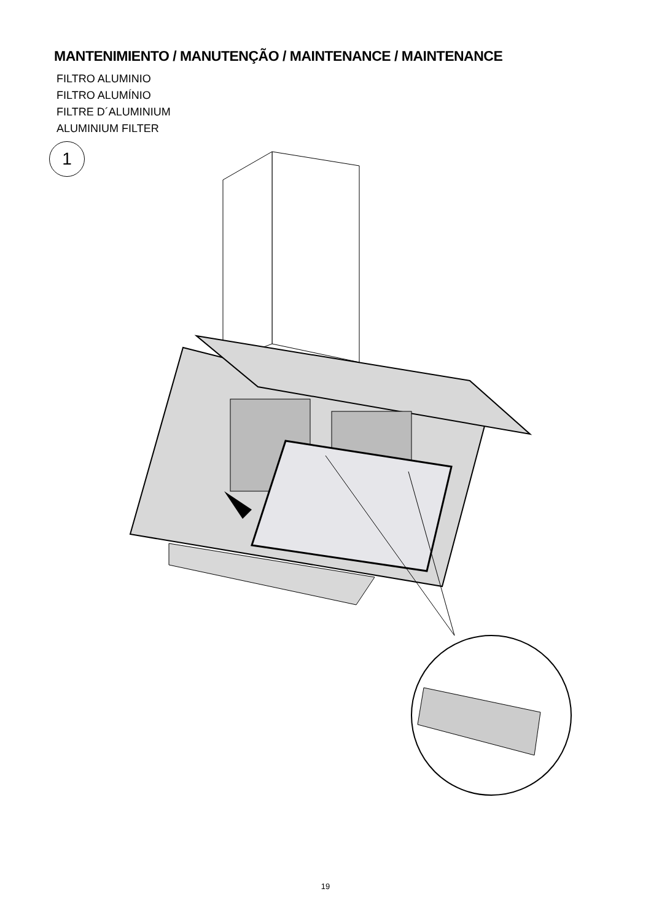MANTENIMIENTO / MANUTENÇÃO / MAINTENANCE / MAINTENANCE
FILTRO ALUMINIO
FILTRO ALUMÍNIO
FILTRE D´ALUMINIUM
ALUMINIUM FILTER
1
19